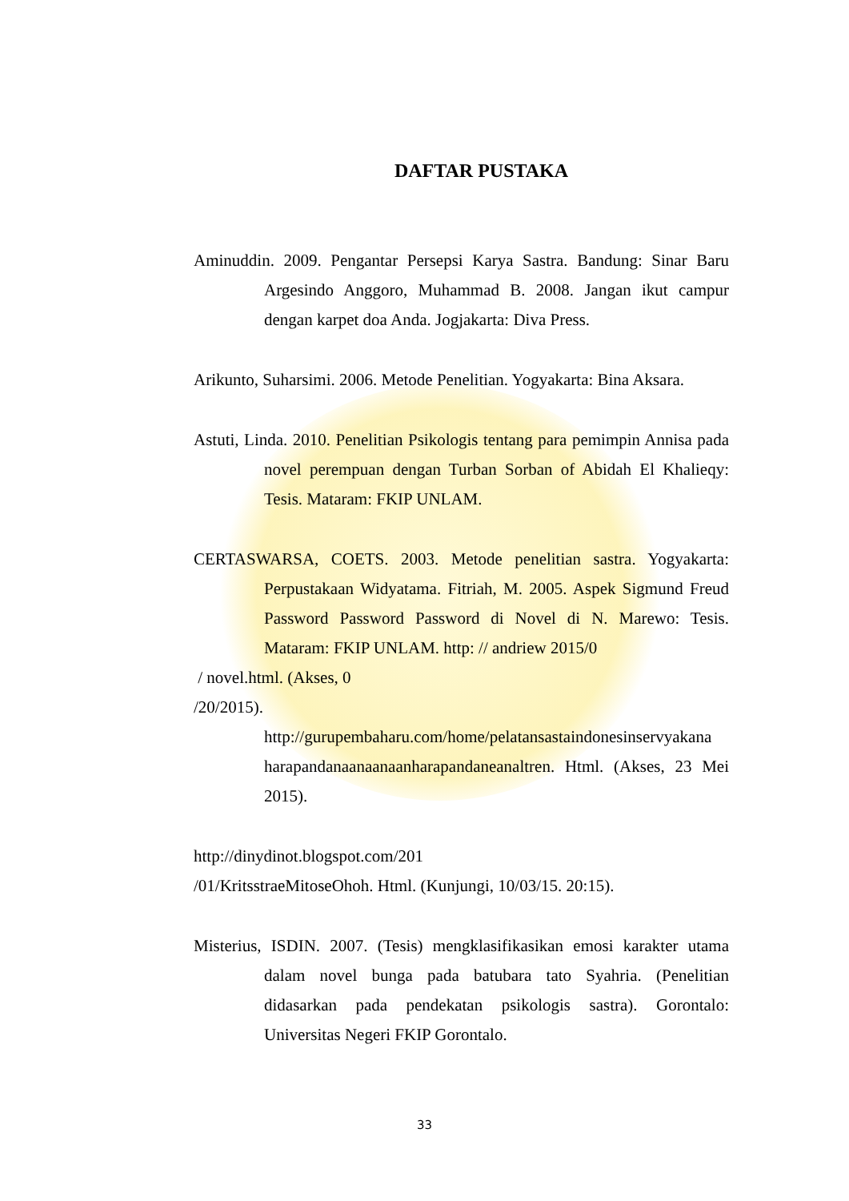DAFTAR PUSTAKA
Aminuddin. 2009. Pengantar Persepsi Karya Sastra. Bandung: Sinar Baru Argesindo Anggoro, Muhammad B. 2008. Jangan ikut campur dengan karpet doa Anda. Jogjakarta: Diva Press.
Arikunto, Suharsimi. 2006. Metode Penelitian. Yogyakarta: Bina Aksara.
Astuti, Linda. 2010. Penelitian Psikologis tentang para pemimpin Annisa pada novel perempuan dengan Turban Sorban of Abidah El Khalieqy: Tesis. Mataram: FKIP UNLAM.
CERTASWARSA, COETS. 2003. Metode penelitian sastra. Yogyakarta: Perpustakaan Widyatama. Fitriah, M. 2005. Aspek Sigmund Freud Password Password Password di Novel di N. Marewo: Tesis. Mataram: FKIP UNLAM. http: // andriew 2015/0
/ novel.html. (Akses, 0
/20/2015).
http://gurupembaharu.com/home/pelatansastaindonesinservyakana harapandanaanaanaanharapandaneanaltren. Html. (Akses, 23 Mei 2015).
http://dinydinot.blogspot.com/201
/01/KritsstraeMitoseOhoh. Html. (Kunjungi, 10/03/15. 20:15).
Misterius, ISDIN. 2007. (Tesis) mengklasifikasikan emosi karakter utama dalam novel bunga pada batubara tato Syahria. (Penelitian didasarkan pada pendekatan psikologis sastra). Gorontalo: Universitas Negeri FKIP Gorontalo.
33